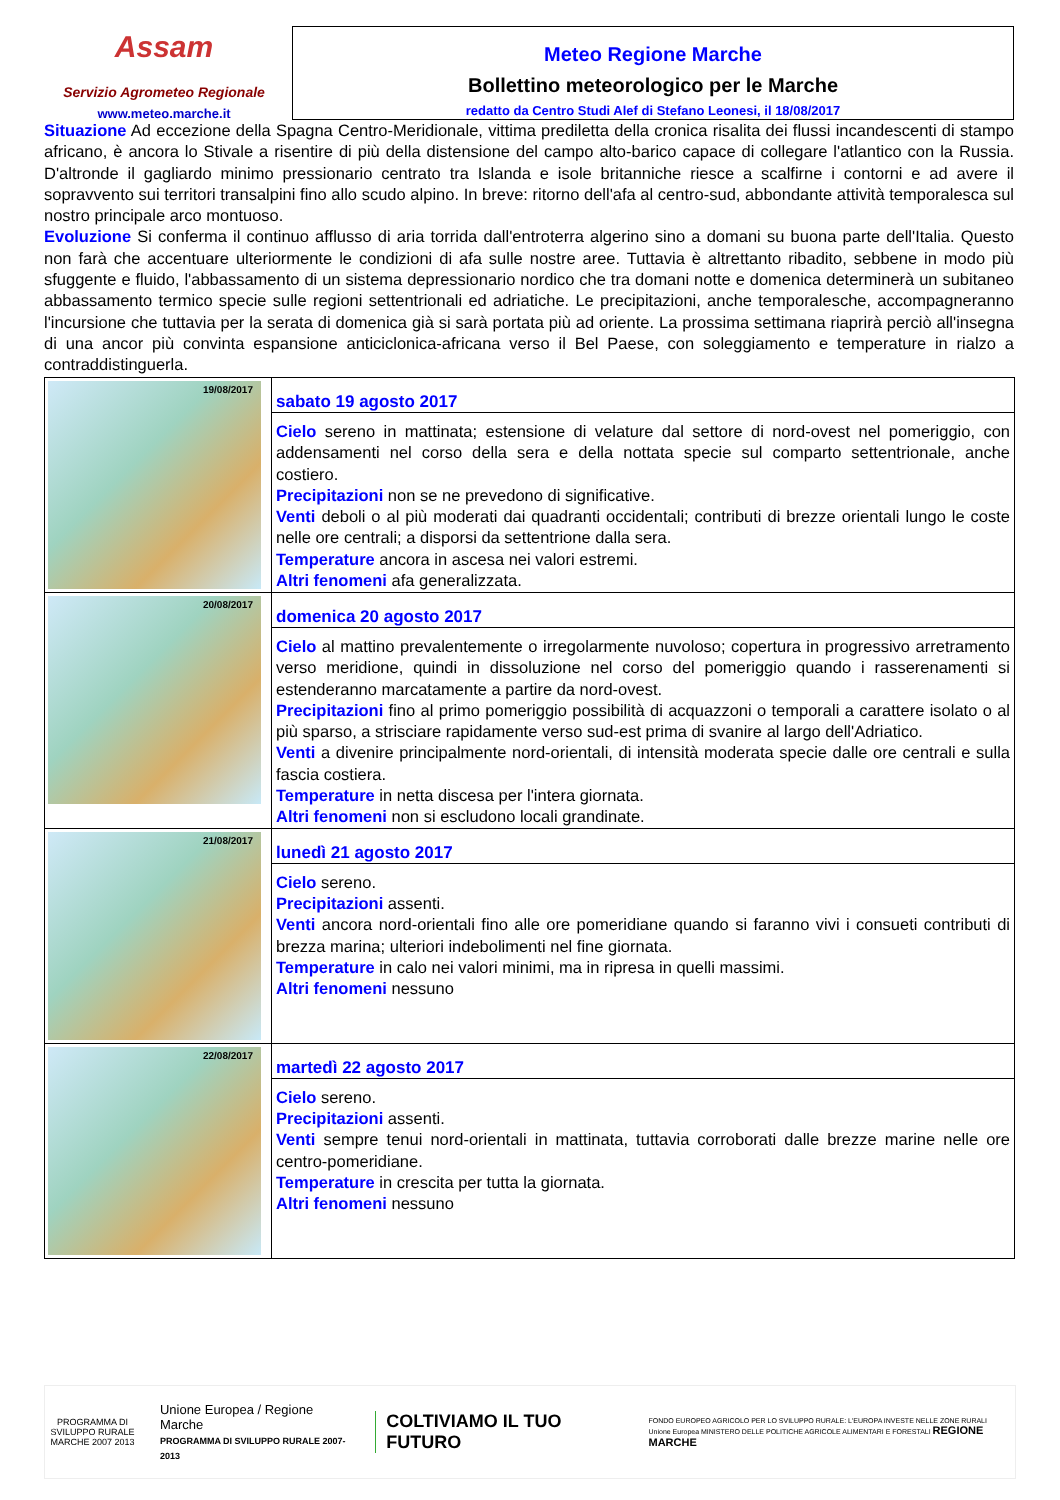Assam
Servizio Agrometeo Regionale
www.meteo.marche.it
Meteo Regione Marche
Bollettino meteorologico per le Marche
redatto da Centro Studi Alef di Stefano Leonesi, il 18/08/2017
Situazione Ad eccezione della Spagna Centro-Meridionale, vittima prediletta della cronica risalita dei flussi incandescenti di stampo africano, è ancora lo Stivale a risentire di più della distensione del campo alto-barico capace di collegare l'atlantico con la Russia. D'altronde il gagliardo minimo pressionario centrato tra Islanda e isole britanniche riesce a scalfirne i contorni e ad avere il sopravvento sui territori transalpini fino allo scudo alpino. In breve: ritorno dell'afa al centro-sud, abbondante attività temporalesca sul nostro principale arco montuoso.
Evoluzione Si conferma il continuo afflusso di aria torrida dall'entroterra algerino sino a domani su buona parte dell'Italia. Questo non farà che accentuare ulteriormente le condizioni di afa sulle nostre aree. Tuttavia è altrettanto ribadito, sebbene in modo più sfuggente e fluido, l'abbassamento di un sistema depressionario nordico che tra domani notte e domenica determinerà un subitaneo abbassamento termico specie sulle regioni settentrionali ed adriatiche. Le precipitazioni, anche temporalesche, accompagneranno l'incursione che tuttavia per la serata di domenica già si sarà portata più ad oriente. La prossima settimana riaprirà perciò all'insegna di una ancor più convinta espansione anticiclonica-africana verso il Bel Paese, con soleggiamento e temperature in rialzo a contraddistinguerla.
| 19/08/2017 | sabato 19 agosto 2017 Cielo sereno in mattinata; estensione di velature dal settore di nord-ovest nel pomeriggio, con addensamenti nel corso della sera e della nottata specie sul comparto settentrionale, anche costiero. Precipitazioni non se ne prevedono di significative. Venti deboli o al più moderati dai quadranti occidentali; contributi di brezze orientali lungo le coste nelle ore centrali; a disporsi da settentrione dalla sera. Temperature ancora in ascesa nei valori estremi. Altri fenomeni afa generalizzata. |
| 20/08/2017 | domenica 20 agosto 2017 Cielo al mattino prevalentemente o irregolarmente nuvoloso; copertura in progressivo arretramento verso meridione, quindi in dissoluzione nel corso del pomeriggio quando i rasserenamenti si estenderanno marcatamente a partire da nord-ovest. Precipitazioni fino al primo pomeriggio possibilità di acquazzoni o temporali a carattere isolato o al più sparso, a strisciare rapidamente verso sud-est prima di svanire al largo dell'Adriatico. Venti a divenire principalmente nord-orientali, di intensità moderata specie dalle ore centrali e sulla fascia costiera. Temperature in netta discesa per l'intera giornata. Altri fenomeni non si escludono locali grandinate. |
| 21/08/2017 | lunedì 21 agosto 2017 Cielo sereno. Precipitazioni assenti. Venti ancora nord-orientali fino alle ore pomeridiane quando si faranno vivi i consueti contributi di brezza marina; ulteriori indebolimenti nel fine giornata. Temperature in calo nei valori minimi, ma in ripresa in quelli massimi. Altri fenomeni nessuno |
| 22/08/2017 | martedì 22 agosto 2017 Cielo sereno. Precipitazioni assenti. Venti sempre tenui nord-orientali in mattinata, tuttavia corroborati dalle brezze marine nelle ore centro-pomeridiane. Temperature in crescita per tutta la giornata. Altri fenomeni nessuno |
PROGRAMMA DI SVILUPPO RURALE MARCHE 2007 2013
Unione Europea / Regione Marche
PROGRAMMA DI SVILUPPO RURALE 2007-2013
COLTIVIAMO IL TUO FUTURO
FONDO EUROPEO AGRICOLO PER LO SVILUPPO RURALE: L'EUROPA INVESTE NELLE ZONE RURALI
Unione Europea MINISTERO DELLE POLITICHE AGRICOLE ALIMENTARI E FORESTALI REGIONE MARCHE